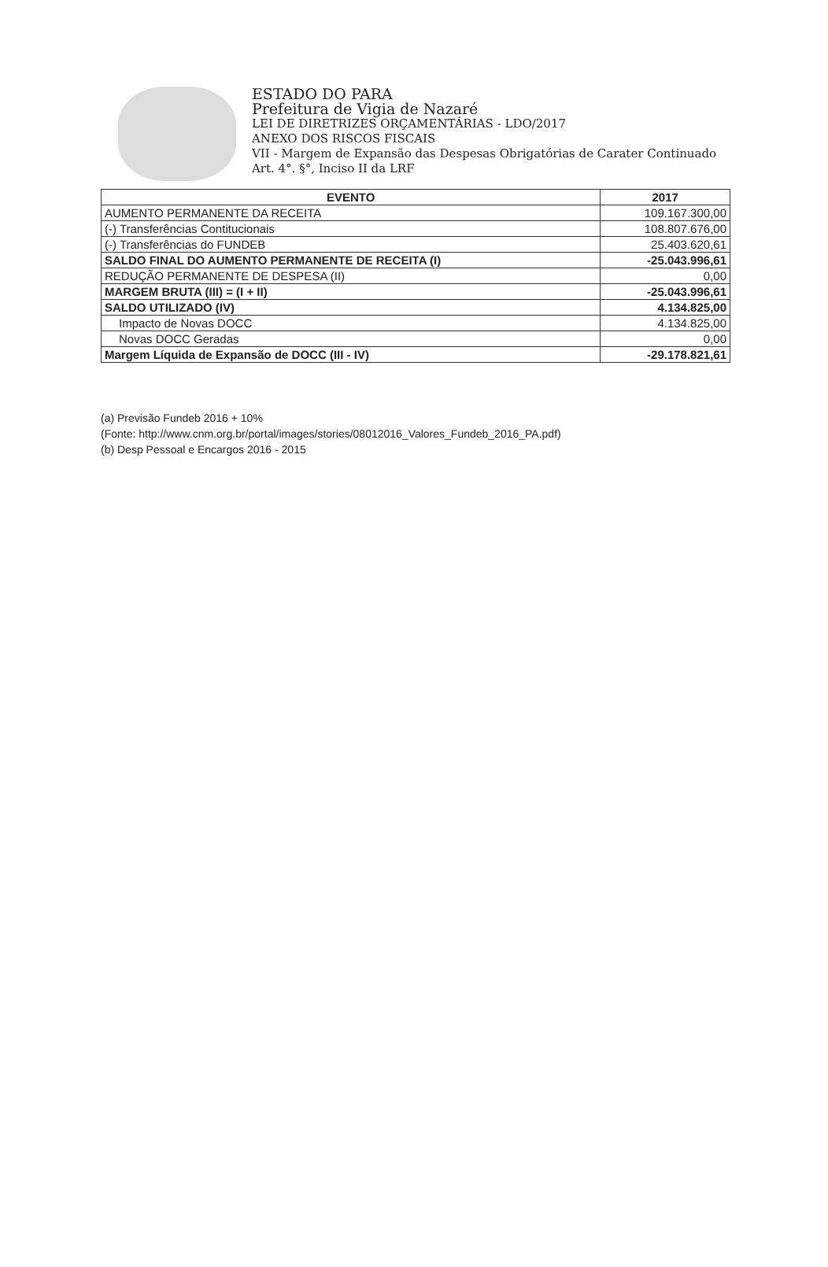ESTADO DO PARA
Prefeitura de Vigia de Nazaré
LEI DE DIRETRIZES ORÇAMENTÁRIAS - LDO/2017
ANEXO DOS RISCOS FISCAIS
VII - Margem de Expansão das Despesas Obrigatórias de Carater Continuado
Art. 4°. §°, Inciso II da LRF
| EVENTO | 2017 |
| --- | --- |
| AUMENTO PERMANENTE DA RECEITA | 109.167.300,00 |
| (-) Transferências Contitucionais | 108.807.676,00 |
| (-) Transferências do FUNDEB | 25.403.620,61 |
| SALDO FINAL DO AUMENTO PERMANENTE DE RECEITA (I) | -25.043.996,61 |
| REDUÇÃO PERMANENTE DE DESPESA (II) | 0,00 |
| MARGEM BRUTA (III) = (I + II) | -25.043.996,61 |
| SALDO UTILIZADO (IV) | 4.134.825,00 |
| Impacto de Novas DOCC | 4.134.825,00 |
| Novas DOCC Geradas | 0,00 |
| Margem Líquida de Expansão de DOCC (III - IV) | -29.178.821,61 |
(a) Previsão Fundeb 2016 + 10%
(Fonte: http://www.cnm.org.br/portal/images/stories/08012016_Valores_Fundeb_2016_PA.pdf)
(b) Desp Pessoal e Encargos 2016 - 2015